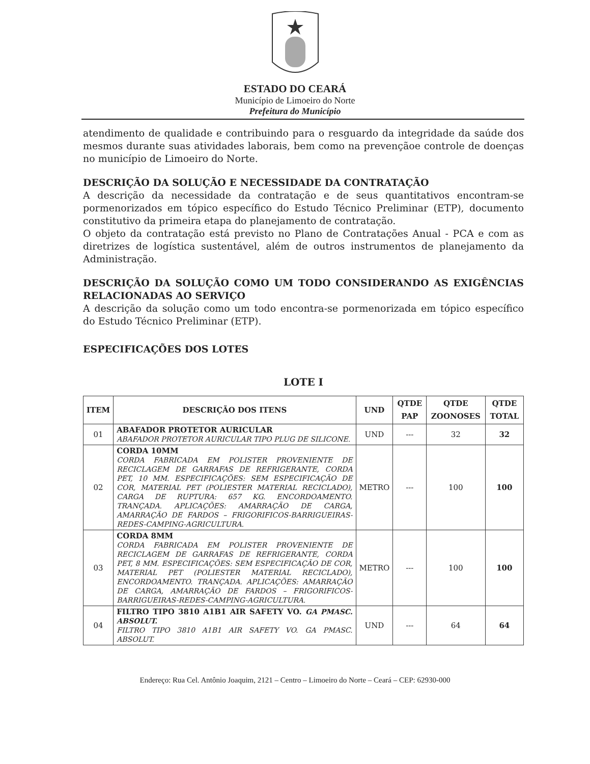ESTADO DO CEARÁ
Município de Limoeiro do Norte
Prefeitura do Município
atendimento de qualidade e contribuindo para o resguardo da integridade da saúde dos mesmos durante suas atividades laborais, bem como na prevençãoe controle de doenças no município de Limoeiro do Norte.
DESCRIÇÃO DA SOLUÇÃO E NECESSIDADE DA CONTRATAÇÃO
A descrição da necessidade da contratação e de seus quantitativos encontram-se pormenorizados em tópico específico do Estudo Técnico Preliminar (ETP), documento constitutivo da primeira etapa do planejamento de contratação.
O objeto da contratação está previsto no Plano de Contratações Anual - PCA e com as diretrizes de logística sustentável, além de outros instrumentos de planejamento da Administração.
DESCRIÇÃO DA SOLUÇÃO COMO UM TODO CONSIDERANDO AS EXIGÊNCIAS RELACIONADAS AO SERVIÇO
A descrição da solução como um todo encontra-se pormenorizada em tópico específico do Estudo Técnico Preliminar (ETP).
ESPECIFICAÇÕES DOS LOTES
LOTE I
| ITEM | DESCRIÇÃO DOS ITENS | UND | QTDE PAP | QTDE ZOONOSES | QTDE TOTAL |
| --- | --- | --- | --- | --- | --- |
| 01 | ABAFADOR PROTETOR AURICULAR ABAFADOR PROTETOR AURICULAR TIPO PLUG DE SILICONE. | UND | --- | 32 | 32 |
| 02 | CORDA 10MM CORDA FABRICADA EM POLISTER PROVENIENTE DE RECICLAGEM DE GARRAFAS DE REFRIGERANTE, CORDA PET, 10 MM. ESPECIFICAÇÕES: SEM ESPECIFICAÇÃO DE COR, MATERIAL PET (POLIESTER MATERIAL RECICLADO), CARGA DE RUPTURA: 657 KG. ENCORDOAMENTO. TRANÇADA. APLICAÇÕES: AMARRAÇÃO DE CARGA, AMARRAÇÃO DE FARDOS – FRIGORIFICOS-BARRIGUEIRAS-REDES-CAMPING-AGRICULTURA. | METRO | --- | 100 | 100 |
| 03 | CORDA 8MM CORDA FABRICADA EM POLISTER PROVENIENTE DE RECICLAGEM DE GARRAFAS DE REFRIGERANTE, CORDA PET, 8 MM. ESPECIFICAÇÕES: SEM ESPECIFICAÇÃO DE COR, MATERIAL PET (POLIESTER MATERIAL RECICLADO), ENCORDOAMENTO. TRANÇADA. APLICAÇÕES: AMARRAÇÃO DE CARGA, AMARRAÇÃO DE FARDOS – FRIGORIFICOS-BARRIGUEIRAS-REDES-CAMPING-AGRICULTURA. | METRO | --- | 100 | 100 |
| 04 | FILTRO TIPO 3810 A1B1 AIR SAFETY VO. GA PMASC. ABSOLUT. FILTRO TIPO 3810 A1B1 AIR SAFETY VO. GA PMASC. ABSOLUT. | UND | --- | 64 | 64 |
Endereço: Rua Cel. Antônio Joaquim, 2121 – Centro – Limoeiro do Norte – Ceará – CEP: 62930-000